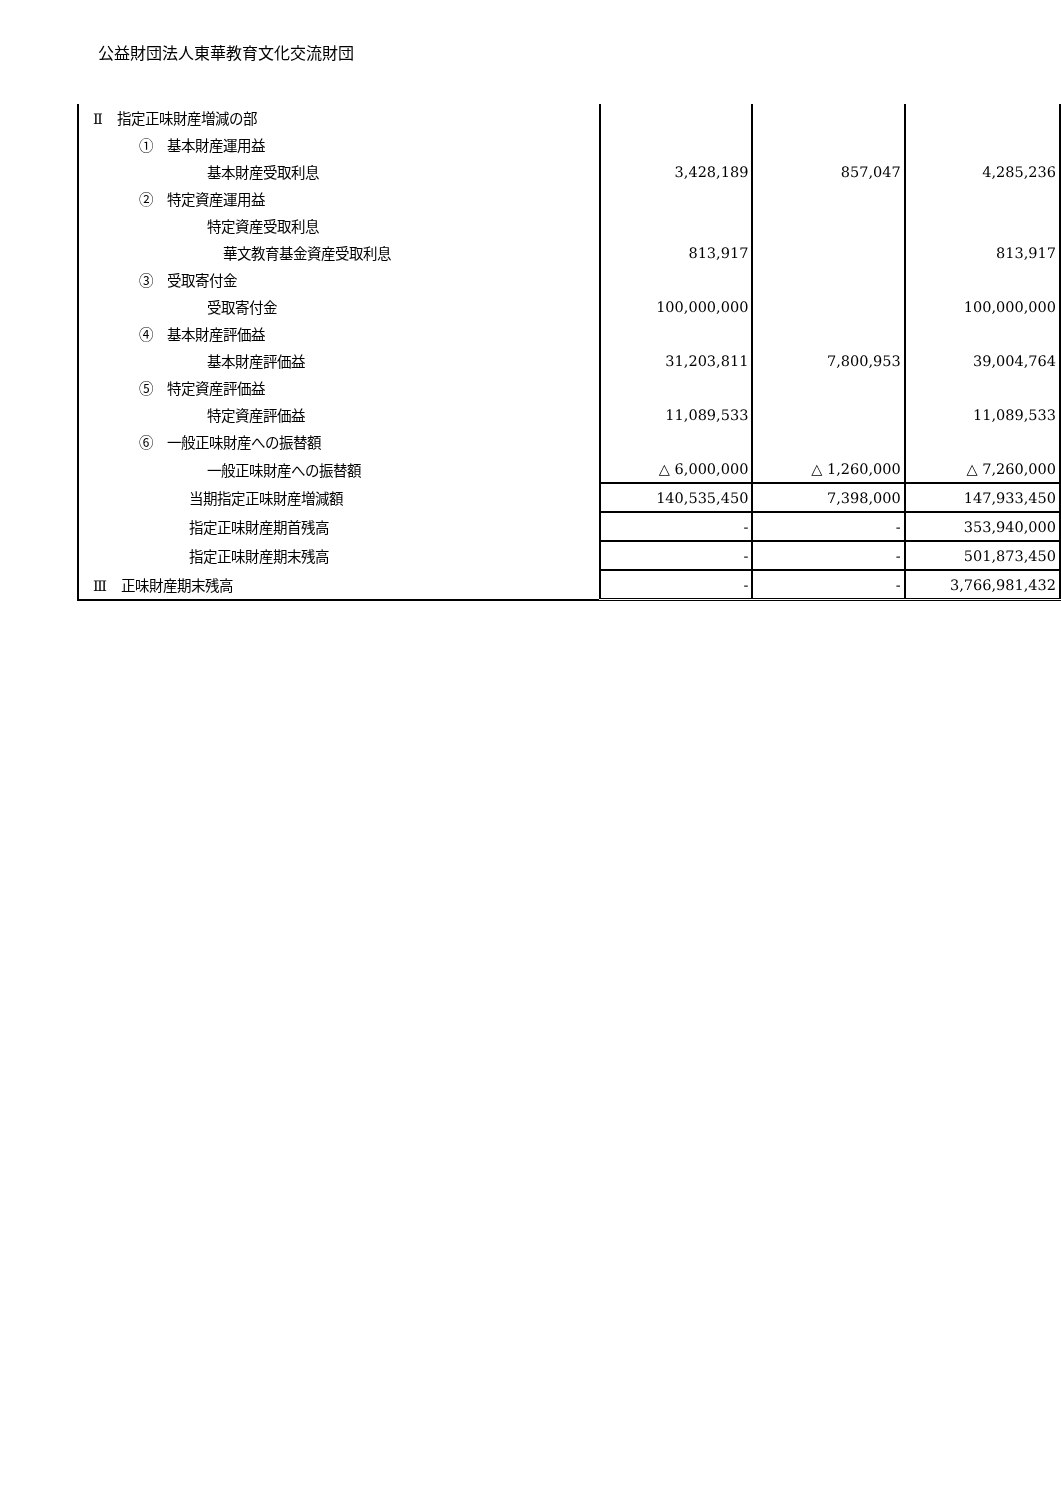公益財団法人東華教育文化交流財団
| Ⅱ 指定正味財産増減の部 | | | |
| ① 基本財産運用益 | | | |
| 基本財産受取利息 | 3,428,189 | 857,047 | 4,285,236 |
| ② 特定資産運用益 | | | |
| 特定資産受取利息 | | | |
| 華文教育基金資産受取利息 | 813,917 | | 813,917 |
| ③ 受取寄付金 | | | |
| 受取寄付金 | 100,000,000 | | 100,000,000 |
| ④ 基本財産評価益 | | | |
| 基本財産評価益 | 31,203,811 | 7,800,953 | 39,004,764 |
| ⑤ 特定資産評価益 | | | |
| 特定資産評価益 | 11,089,533 | | 11,089,533 |
| ⑥ 一般正味財産への振替額 | | | |
| 一般正味財産への振替額 | △ 6,000,000 | △ 1,260,000 | △ 7,260,000 |
| 当期指定正味財産増減額 | 140,535,450 | 7,398,000 | 147,933,450 |
| 指定正味財産期首残高 | - | - | 353,940,000 |
| 指定正味財産期末残高 | - | - | 501,873,450 |
| Ⅲ 正味財産期末残高 | - | - | 3,766,981,432 |